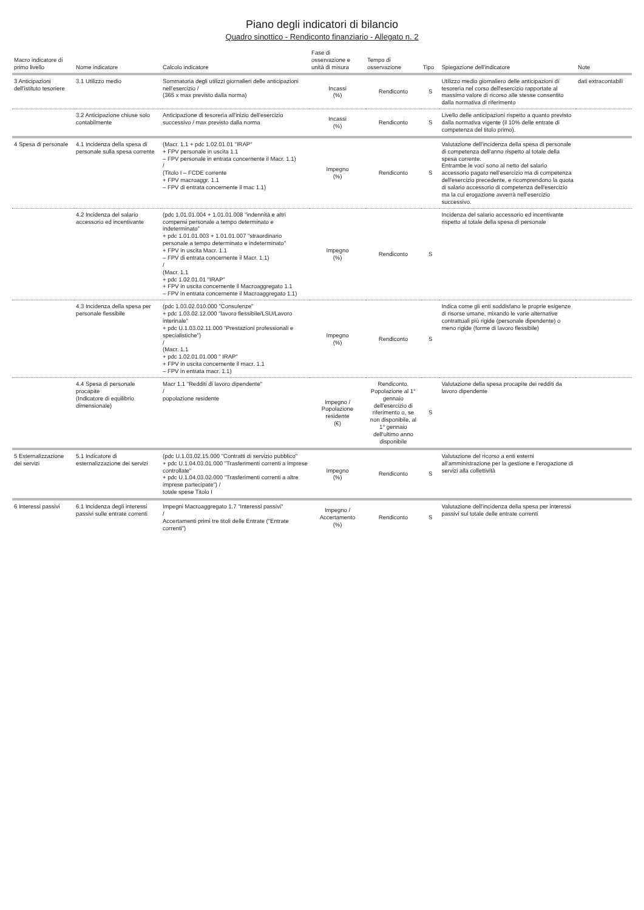Piano degli indicatori di bilancio
Quadro sinottico - Rendiconto finanziario - Allegato n. 2
| Macro indicatore di primo livello | Nome indicatore | Calcolo indicatore | Fase di osservazione e unità di misura | Tempo di osservazione | Tipo | Spiegazione dell'indicatore | Note |
| --- | --- | --- | --- | --- | --- | --- | --- |
| 3 Anticipazioni dell'istituto tesoriere | 3.1 Utilizzo medio | Sommatoria degli utilizzi giornalieri delle anticipazioni nell'esercizio / (365 x max previsto dalla norma) | Incassi (%) | Rendiconto | S | Utilizzo medio giornaliero delle anticipazioni di tesoreria nel corso dell'esercizio rapportate al massimo valore di ricorso alle stesse consentito dalla normativa di riferimento | dati extracontabili |
| | 3.2 Anticipazione chiuse solo contabilmente | Anticipazione di tesoreria all'inizio dell'esercizio successivo / max previsto dalla norma | Incassi (%) | Rendiconto | S | Livello delle anticipazioni rispetto a quanto previsto dalla normativa vigente (il 10% delle entrate di competenza del titolo primo). | |
| 4 Spesa di personale | 4.1 Incidenza della spesa di personale sulla spesa corrente | (Macr. 1.1 + pdc 1.02.01.01 "IRAP" + FPV personale in uscita 1.1 – FPV personale in entrata concernente il Macr. 1.1) / (Titolo I – FCDE corrente + FPV macroaggr. 1.1 – FPV di entrata concernente il mac 1.1) | Impegno (%) | Rendiconto | S | Valutazione dell'incidenza della spesa di personale di competenza dell'anno rispetto al totale della spesa corrente. Entrambe le voci sono al netto del salario accessorio pagato nell'esercizio ma di competenza dell'esercizio precedente, e ricomprendono la quota di salario accessorio di competenza dell'esercizio ma la cui erogazione avverrà nell'esercizio successivo. | |
| | 4.2 Incidenza del salario accessorio ed incentivante | (pdc 1.01.01.004 + 1.01.01.008 "indennità e altri compensi personale a tempo determinato e indeterminato" + pdc 1.01.01.003 + 1.01.01.007 "straordinario personale a tempo determinato e indeterminato" + FPV in uscita Macr. 1.1 – FPV di entrata concernente il Macr. 1.1) / (Macr. 1.1 + pdc 1.02.01.01 "IRAP" + FPV in uscita concernente il Macroaggregato 1.1 – FPV in entrata concernente il Macroaggregato 1.1) | Impegno (%) | Rendiconto | S | Incidenza del salario accessorio ed incentivante rispetto al totale della spesa di personale | |
| | 4.3 Incidenza della spesa per personale flessibile | (pdc 1.03.02.010.000 "Consulenze" + pdc 1.03.02.12.000 "lavoro flessibile/LSU/Lavoro interinale" + pdc U.1.03.02.11.000 "Prestazioni professionali e specialistiche") / (Macr. 1.1 + pdc 1.02.01.01.000 " IRAP" + FPV in uscita concernente il macr. 1.1 – FPV in entrata macr. 1.1) | Impegno (%) | Rendiconto | S | Indica come gli enti soddisfano le proprie esigenze di risorse umane, mixando le varie alternative contrattuali più rigide (personale dipendente) o meno rigide (forme di lavoro flessibile) | |
| | 4.4 Spesa di personale procapite (Indicatore di equilibrio dimensionale) | Macr 1.1 "Redditi di lavoro dipendente" / popolazione residente | Impegno / Popolazione residente (€) | Rendiconto. Popolazione al 1° gennaio dell'esercizio di riferimento o, se non disponibile, al 1° gennaio dell'ultimo anno disponibile | S | Valutazione della spesa procapite dei redditi da lavoro dipendente | |
| 5 Esternalizzazione dei servizi | 5.1 Indicatore di esternalizzazione dei servizi | (pdc U.1.03.02.15.000 "Contratti di servizio pubblico" + pdc U.1.04.03.01.000 "Trasferimenti correnti a imprese controllate" + pdc U.1.04.03.02.000 "Trasferimenti correnti a altre imprese partecipate") / totale spese Titolo I | Impegno (%) | Rendiconto | S | Valutazione del ricorso a enti esterni all'amministrazione per la gestione e l'erogazione di servizi alla collettività | |
| 6 Interessi passivi | 6.1 Incidenza degli interessi passivi sulle entrate correnti | Impegni Macroaggregato 1.7 "Interessi passivi" / Accertamenti primi tre titoli delle Entrate ("Entrate correnti") | Impegno / Accertamento (%) | Rendiconto | S | Valutazione dell'incidenza della spesa per interessi passivi sul totale delle entrate correnti | |